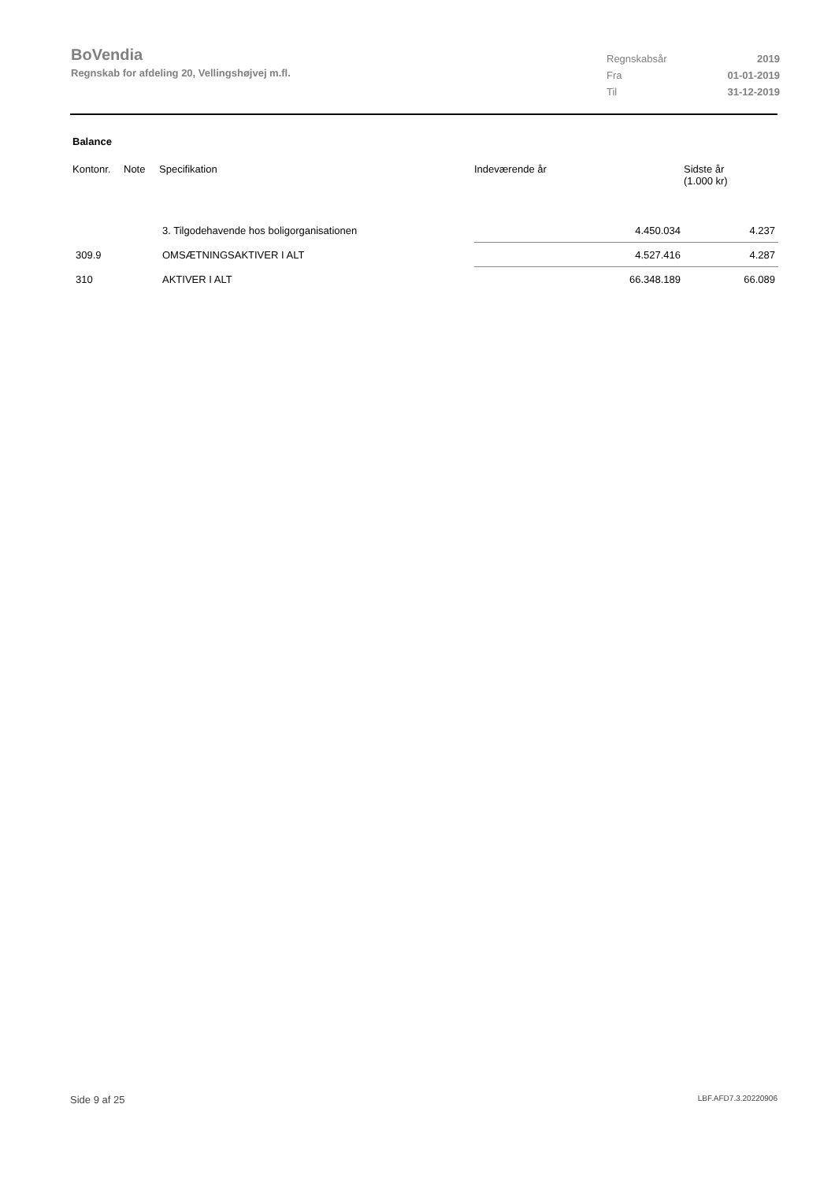BoVendia
Regnskab for afdeling 20, Vellingshøjvej m.fl.
| Regnskabsår | 2019 |
| Fra | 01-01-2019 |
| Til | 31-12-2019 |
Balance
| Kontonr. | Note | Specifikation | Indeværende år | Sidste år (1.000 kr) |
| --- | --- | --- | --- | --- |
| | | 3. Tilgodehavende hos boligorganisationen | 4.450.034 | 4.237 |
| 309.9 | | OMSÆTNINGSAKTIVER I ALT | 4.527.416 | 4.287 |
| 310 | | AKTIVER I ALT | 66.348.189 | 66.089 |
Side 9 af 25 LBF.AFD7.3.20220906